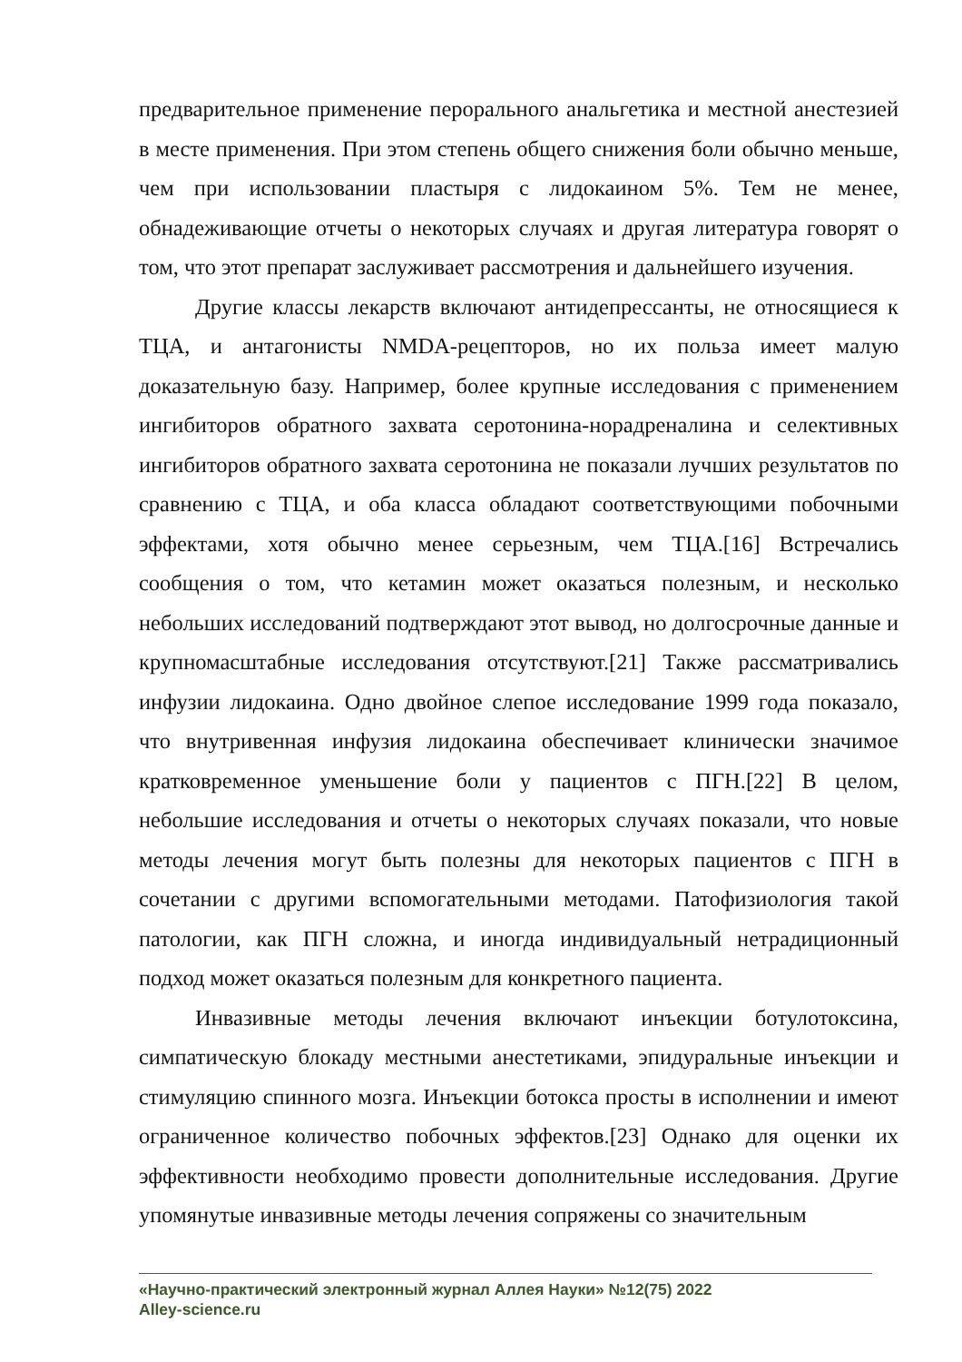предварительное применение перорального анальгетика и местной анестезией в месте применения. При этом степень общего снижения боли обычно меньше, чем при использовании пластыря с лидокаином 5%. Тем не менее, обнадеживающие отчеты о некоторых случаях и другая литература говорят о том, что этот препарат заслуживает рассмотрения и дальнейшего изучения.
Другие классы лекарств включают антидепрессанты, не относящиеся к ТЦА, и антагонисты NMDA-рецепторов, но их польза имеет малую доказательную базу. Например, более крупные исследования с применением ингибиторов обратного захвата серотонина-норадреналина и селективных ингибиторов обратного захвата серотонина не показали лучших результатов по сравнению с ТЦА, и оба класса обладают соответствующими побочными эффектами, хотя обычно менее серьезным, чем ТЦА.[16] Встречались сообщения о том, что кетамин может оказаться полезным, и несколько небольших исследований подтверждают этот вывод, но долгосрочные данные и крупномасштабные исследования отсутствуют.[21] Также рассматривались инфузии лидокаина. Одно двойное слепое исследование 1999 года показало, что внутривенная инфузия лидокаина обеспечивает клинически значимое кратковременное уменьшение боли у пациентов с ПГН.[22] В целом, небольшие исследования и отчеты о некоторых случаях показали, что новые методы лечения могут быть полезны для некоторых пациентов с ПГН в сочетании с другими вспомогательными методами. Патофизиология такой патологии, как ПГН сложна, и иногда индивидуальный нетрадиционный подход может оказаться полезным для конкретного пациента.
Инвазивные методы лечения включают инъекции ботулотоксина, симпатическую блокаду местными анестетиками, эпидуральные инъекции и стимуляцию спинного мозга. Инъекции ботокса просты в исполнении и имеют ограниченное количество побочных эффектов.[23] Однако для оценки их эффективности необходимо провести дополнительные исследования. Другие упомянутые инвазивные методы лечения сопряжены со значительным
«Научно-практический электронный журнал Аллея Науки» №12(75) 2022
Alley-science.ru